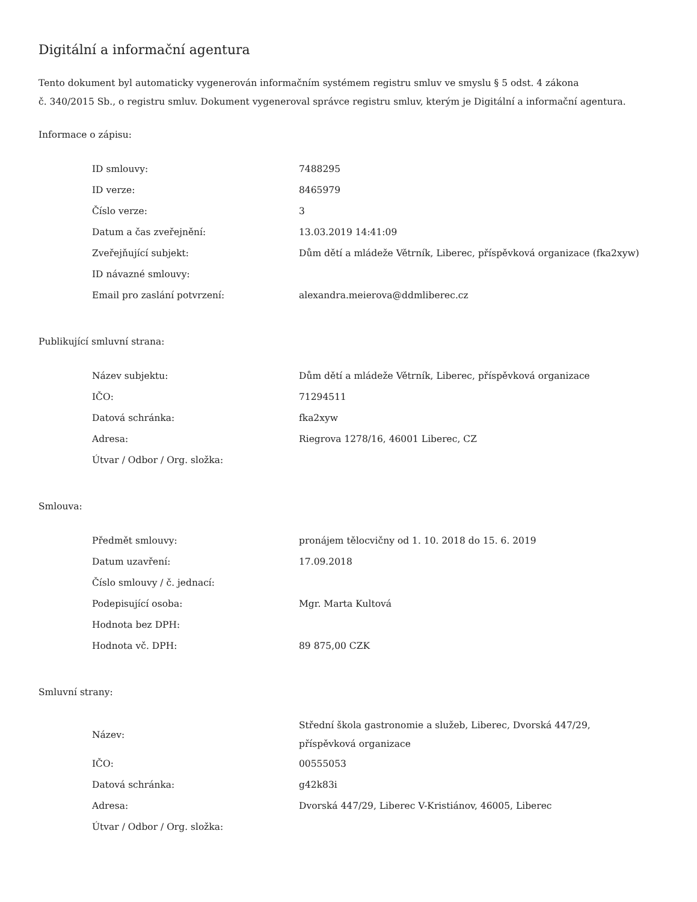Digitální a informační agentura
Tento dokument byl automaticky vygenerován informačním systémem registru smluv ve smyslu § 5 odst. 4 zákona
č. 340/2015 Sb., o registru smluv. Dokument vygeneroval správce registru smluv, kterým je Digitální a informační agentura.
Informace o zápisu:
| ID smlouvy: | 7488295 |
| ID verze: | 8465979 |
| Číslo verze: | 3 |
| Datum a čas zveřejnění: | 13.03.2019 14:41:09 |
| Zveřejňující subjekt: | Dům dětí a mládeže Větrník, Liberec, příspěvková organizace (fka2xyw) |
| ID návazné smlouvy: | |
| Email pro zaslání potvrzení: | alexandra.meierova@ddmliberec.cz |
Publikující smluvní strana:
| Název subjektu: | Dům dětí a mládeže Větrník, Liberec, příspěvková organizace |
| IČO: | 71294511 |
| Datová schránka: | fka2xyw |
| Adresa: | Riegrova 1278/16, 46001 Liberec, CZ |
| Útvar / Odbor / Org. složka: | |
Smlouva:
| Předmět smlouvy: | pronájem tělocvičny od 1. 10. 2018 do 15. 6. 2019 |
| Datum uzavření: | 17.09.2018 |
| Číslo smlouvy / č. jednací: | |
| Podepisující osoba: | Mgr. Marta Kultová |
| Hodnota bez DPH: | |
| Hodnota vč. DPH: | 89 875,00 CZK |
Smluvní strany:
| Název: | Střední škola gastronomie a služeb, Liberec, Dvorská 447/29, příspěvková organizace |
| IČO: | 00555053 |
| Datová schránka: | g42k83i |
| Adresa: | Dvorská 447/29, Liberec V-Kristiánov, 46005, Liberec |
| Útvar / Odbor / Org. složka: | |